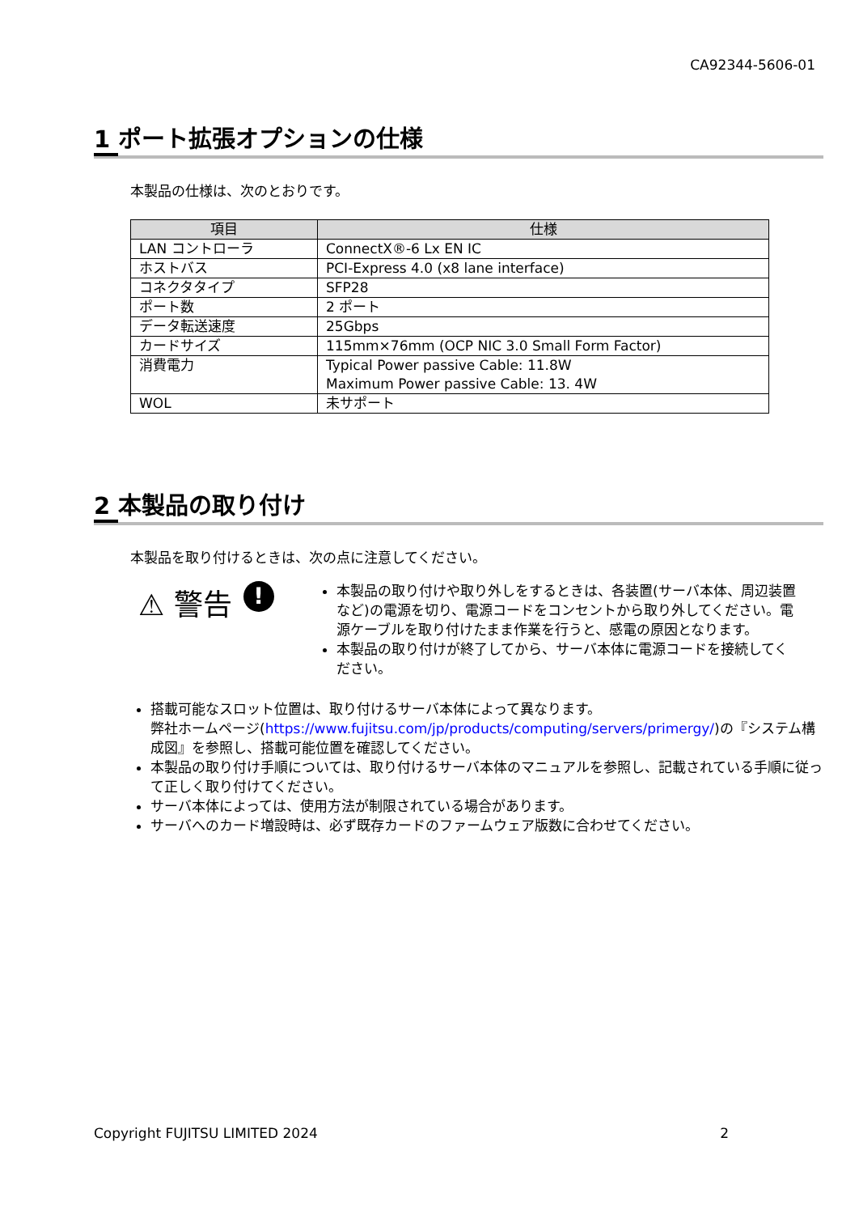CA92344-5606-01
1 ポート拡張オプションの仕様
本製品の仕様は、次のとおりです。
| 項目 | 仕様 |
| --- | --- |
| LAN コントローラ | ConnectX®-6 Lx EN IC |
| ホストバス | PCI-Express 4.0 (x8 lane interface) |
| コネクタタイプ | SFP28 |
| ポート数 | 2 ポート |
| データ転送速度 | 25Gbps |
| カードサイズ | 115mm×76mm (OCP NIC 3.0 Small Form Factor) |
| 消費電力 | Typical Power passive Cable: 11.8W Maximum Power passive Cable: 13. 4W |
| WOL | 未サポート |
2 本製品の取り付け
本製品を取り付けるときは、次の点に注意してください。
⚠ 警告
!
本製品の取り付けや取り外しをするときは、各装置(サーバ本体、周辺装置など)の電源を切り、電源コードをコンセントから取り外してください。電源ケーブルを取り付けたまま作業を行うと、感電の原因となります。
本製品の取り付けが終了してから、サーバ本体に電源コードを接続してください。
搭載可能なスロット位置は、取り付けるサーバ本体によって異なります。
弊社ホームページ(https://www.fujitsu.com/jp/products/computing/servers/primergy/)の『システム構成図』を参照し、搭載可能位置を確認してください。
本製品の取り付け手順については、取り付けるサーバ本体のマニュアルを参照し、記載されている手順に従って正しく取り付けてください。
サーバ本体によっては、使用方法が制限されている場合があります。
サーバへのカード増設時は、必ず既存カードのファームウェア版数に合わせてください。
Copyright FUJITSU LIMITED 2024 2